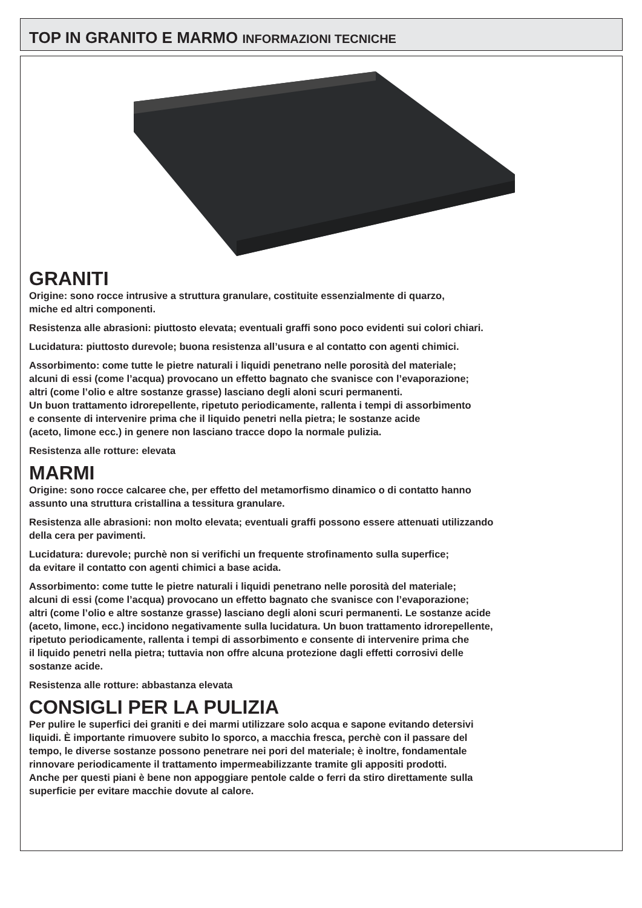TOP IN GRANITO E MARMO INFORMAZIONI TECNICHE
GRANITI
Origine: sono rocce intrusive a struttura granulare, costituite essenzialmente di quarzo,
miche ed altri componenti.
Resistenza alle abrasioni: piuttosto elevata; eventuali graffi sono poco evidenti sui colori chiari.
Lucidatura: piuttosto durevole; buona resistenza all’usura e al contatto con agenti chimici.
Assorbimento: come tutte le pietre naturali i liquidi penetrano nelle porosità del materiale;
alcuni di essi (come l’acqua) provocano un effetto bagnato che svanisce con l’evaporazione;
altri (come l’olio e altre sostanze grasse) lasciano degli aloni scuri permanenti.
Un buon trattamento idrorepellente, ripetuto periodicamente, rallenta i tempi di assorbimento
e consente di intervenire prima che il liquido penetri nella pietra; le sostanze acide
(aceto, limone ecc.) in genere non lasciano tracce dopo la normale pulizia.
Resistenza alle rotture: elevata
MARMI
Origine: sono rocce calcaree che, per effetto del metamorfismo dinamico o di contatto hanno
assunto una struttura cristallina a tessitura granulare.
Resistenza alle abrasioni: non molto elevata; eventuali graffi possono essere attenuati utilizzando
della cera per pavimenti.
Lucidatura: durevole; purchè non si verifichi un frequente strofinamento sulla superfice;
da evitare il contatto con agenti chimici a base acida.
Assorbimento: come tutte le pietre naturali i liquidi penetrano nelle porosità del materiale;
alcuni di essi (come l’acqua) provocano un effetto bagnato che svanisce con l’evaporazione;
altri (come l’olio e altre sostanze grasse) lasciano degli aloni scuri permanenti. Le sostanze acide
(aceto, limone, ecc.) incidono negativamente sulla lucidatura. Un buon trattamento idrorepellente,
ripetuto periodicamente, rallenta i tempi di assorbimento e consente di intervenire prima che
il liquido penetri nella pietra; tuttavia non offre alcuna protezione dagli effetti corrosivi delle
sostanze acide.
Resistenza alle rotture: abbastanza elevata
CONSIGLI PER LA PULIZIA
Per pulire le superfici dei graniti e dei marmi utilizzare solo acqua e sapone evitando detersivi
liquidi. È importante rimuovere subito lo sporco, a macchia fresca, perchè con il passare del
tempo, le diverse sostanze possono penetrare nei pori del materiale; è inoltre, fondamentale
rinnovare periodicamente il trattamento impermeabilizzante tramite gli appositi prodotti.
Anche per questi piani è bene non appoggiare pentole calde o ferri da stiro direttamente sulla
superficie per evitare macchie dovute al calore.